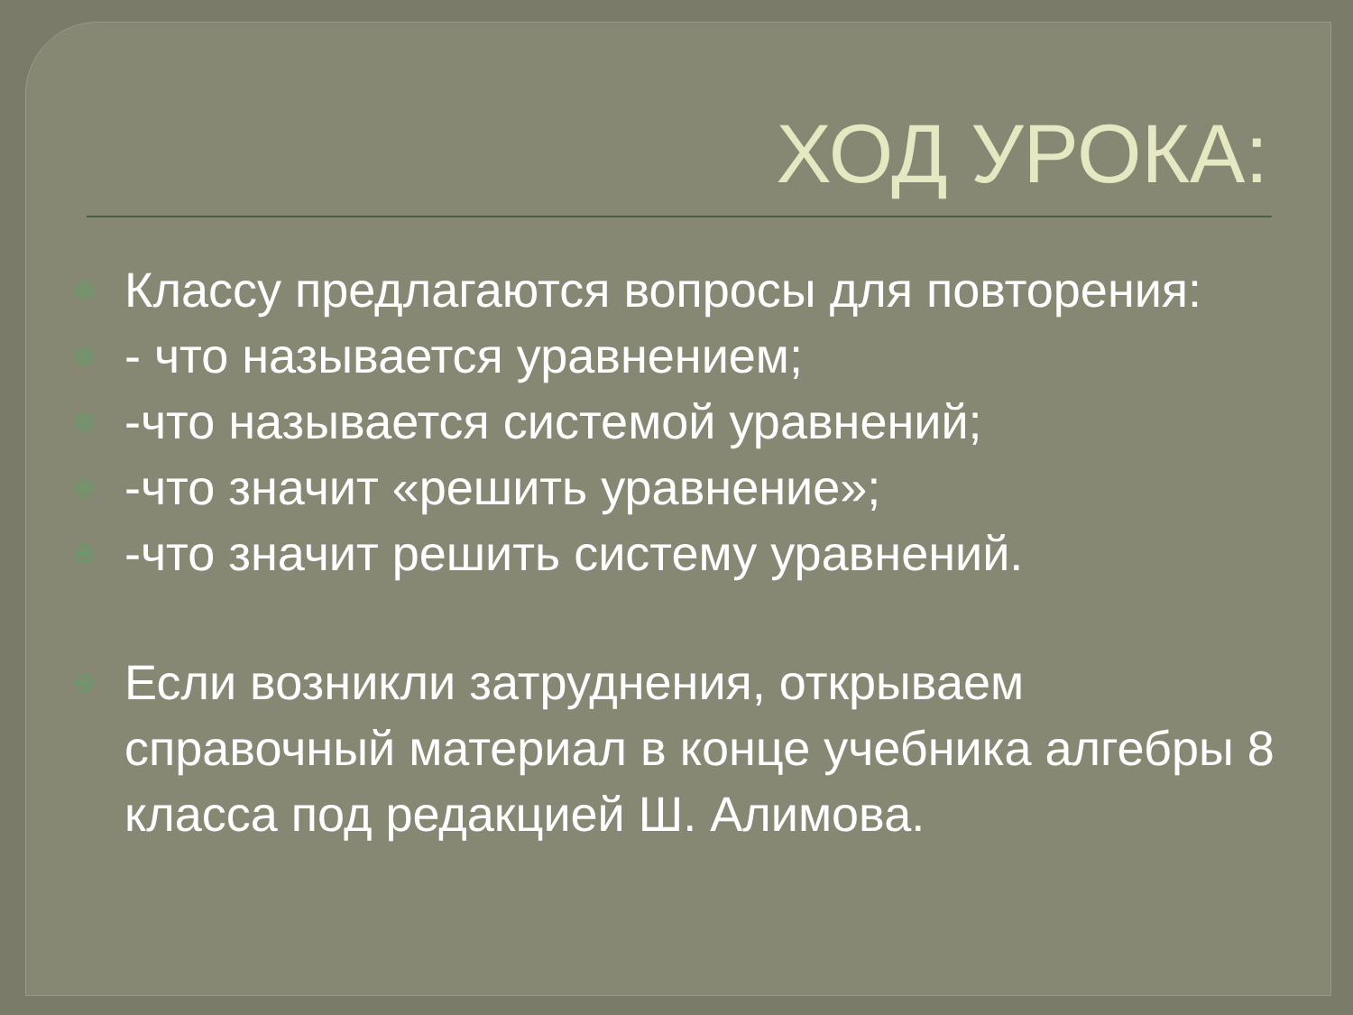ХОД УРОКА:
Классу предлагаются вопросы для повторения:
- что называется уравнением;
-что называется системой уравнений;
-что значит «решить уравнение»;
-что значит решить систему уравнений.
Если возникли затруднения, открываем справочный материал в конце учебника алгебры 8 класса под редакцией Ш. Алимова.